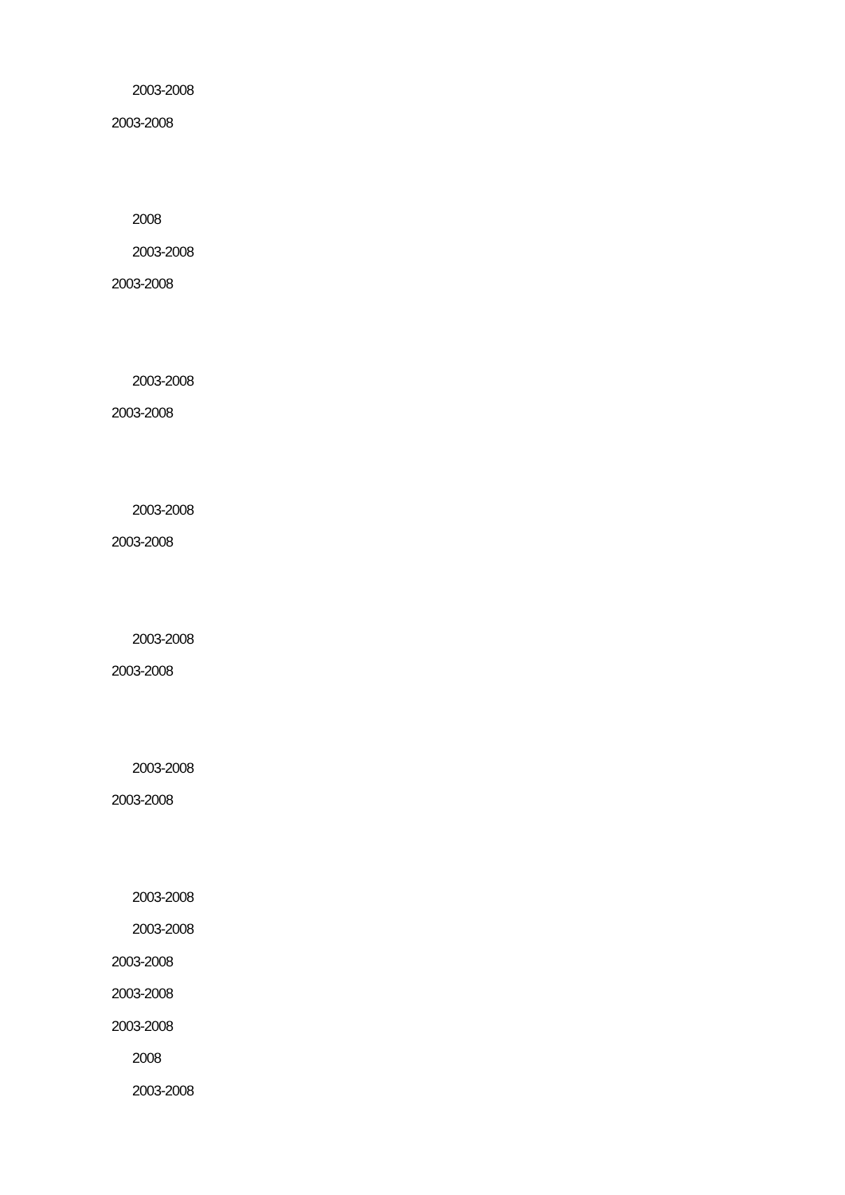2003-2008
2003-2008
2008
2003-2008
2003-2008
2003-2008
2003-2008
2003-2008
2003-2008
2003-2008
2003-2008
2003-2008
2003-2008
2003-2008
2003-2008
2003-2008
2003-2008
2003-2008
2008
2003-2008